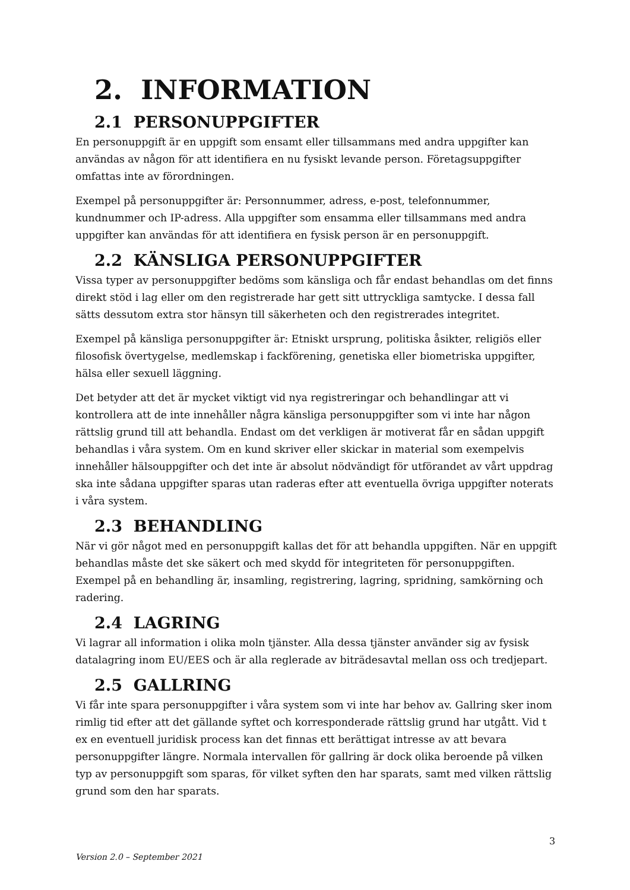2. INFORMATION
2.1 PERSONUPPGIFTER
En personuppgift är en uppgift som ensamt eller tillsammans med andra uppgifter kan användas av någon för att identifiera en nu fysiskt levande person. Företagsuppgifter omfattas inte av förordningen.
Exempel på personuppgifter är: Personnummer, adress, e-post, telefonnummer, kundnummer och IP-adress. Alla uppgifter som ensamma eller tillsammans med andra uppgifter kan användas för att identifiera en fysisk person är en personuppgift.
2.2 KÄNSLIGA PERSONUPPGIFTER
Vissa typer av personuppgifter bedöms som känsliga och får endast behandlas om det finns direkt stöd i lag eller om den registrerade har gett sitt uttryckliga samtycke. I dessa fall sätts dessutom extra stor hänsyn till säkerheten och den registrerades integritet.
Exempel på känsliga personuppgifter är: Etniskt ursprung, politiska åsikter, religiös eller filosofisk övertygelse, medlemskap i fackförening, genetiska eller biometriska uppgifter, hälsa eller sexuell läggning.
Det betyder att det är mycket viktigt vid nya registreringar och behandlingar att vi kontrollera att de inte innehåller några känsliga personuppgifter som vi inte har någon rättslig grund till att behandla. Endast om det verkligen är motiverat får en sådan uppgift behandlas i våra system. Om en kund skriver eller skickar in material som exempelvis innehåller hälsouppgifter och det inte är absolut nödvändigt för utförandet av vårt uppdrag ska inte sådana uppgifter sparas utan raderas efter att eventuella övriga uppgifter noterats i våra system.
2.3 BEHANDLING
När vi gör något med en personuppgift kallas det för att behandla uppgiften. När en uppgift behandlas måste det ske säkert och med skydd för integriteten för personuppgiften. Exempel på en behandling är, insamling, registrering, lagring, spridning, samkörning och radering.
2.4 LAGRING
Vi lagrar all information i olika moln tjänster. Alla dessa tjänster använder sig av fysisk datalagring inom EU/EES och är alla reglerade av biträdesavtal mellan oss och tredjepart.
2.5 GALLRING
Vi får inte spara personuppgifter i våra system som vi inte har behov av. Gallring sker inom rimlig tid efter att det gällande syftet och korresponderade rättslig grund har utgått. Vid t ex en eventuell juridisk process kan det finnas ett berättigat intresse av att bevara personuppgifter längre. Normala intervallen för gallring är dock olika beroende på vilken typ av personuppgift som sparas, för vilket syften den har sparats, samt med vilken rättslig grund som den har sparats.
3
Version 2.0 – September 2021